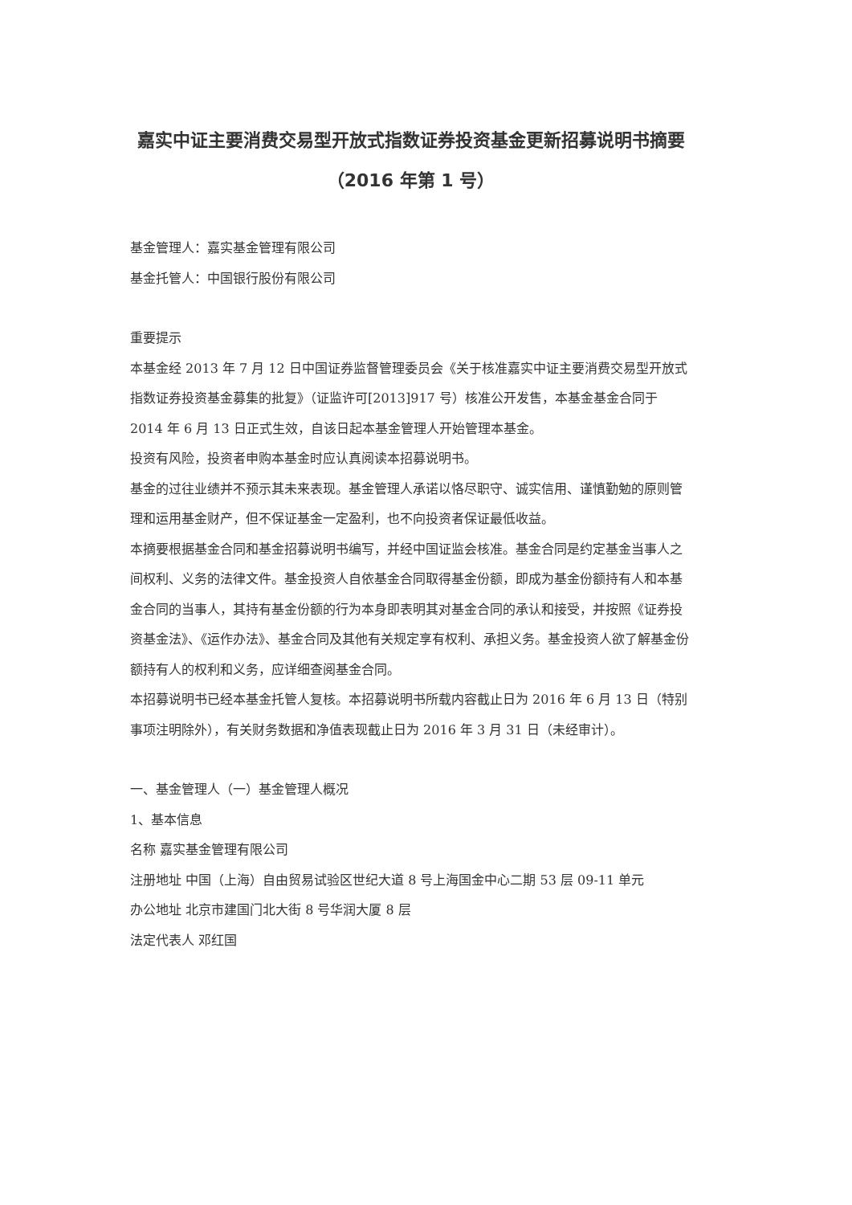嘉实中证主要消费交易型开放式指数证券投资基金更新招募说明书摘要（2016 年第 1 号）
基金管理人：嘉实基金管理有限公司
基金托管人：中国银行股份有限公司
重要提示
本基金经 2013 年 7 月 12 日中国证券监督管理委员会《关于核准嘉实中证主要消费交易型开放式指数证券投资基金募集的批复》（证监许可[2013]917 号）核准公开发售，本基金基金合同于 2014 年 6 月 13 日正式生效，自该日起本基金管理人开始管理本基金。
投资有风险，投资者申购本基金时应认真阅读本招募说明书。
基金的过往业绩并不预示其未来表现。基金管理人承诺以恪尽职守、诚实信用、谨慎勤勉的原则管理和运用基金财产，但不保证基金一定盈利，也不向投资者保证最低收益。
本摘要根据基金合同和基金招募说明书编写，并经中国证监会核准。基金合同是约定基金当事人之间权利、义务的法律文件。基金投资人自依基金合同取得基金份额，即成为基金份额持有人和本基金合同的当事人，其持有基金份额的行为本身即表明其对基金合同的承认和接受，并按照《证券投资基金法》、《运作办法》、基金合同及其他有关规定享有权利、承担义务。基金投资人欲了解基金份额持有人的权利和义务，应详细查阅基金合同。
本招募说明书已经本基金托管人复核。本招募说明书所载内容截止日为 2016 年 6 月 13 日（特别事项注明除外），有关财务数据和净值表现截止日为 2016 年 3 月 31 日（未经审计）。
一、基金管理人（一）基金管理人概况
1、基本信息
名称 嘉实基金管理有限公司
注册地址 中国（上海）自由贸易试验区世纪大道 8 号上海国金中心二期 53 层 09-11 单元
办公地址 北京市建国门北大街 8 号华润大厦 8 层
法定代表人 邓红国